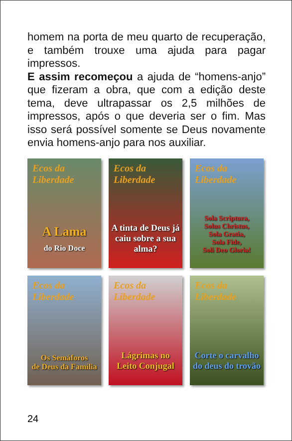homem na porta de meu quarto de recuperação, e também trouxe uma ajuda para pagar impressos.
E assim recomeçou a ajuda de “homens-anjo” que fizeram a obra, que com a edição deste tema, deve ultrapassar os 2,5 milhões de impressos, após o que deveria ser o fim. Mas isso será possível somente se Deus novamente envia homens-anjo para nos auxiliar.
Ecos da Liberdade
A Lama
do Rio Doce
Ecos da Liberdade
A tinta de Deus já caiu sobre a sua alma?
Ecos da Liberdade
Sola Scriptura,
Solus Christus,
Sola Gratia,
Sola Fide,
Soli Deo Gloria!
Ecos da Liberdade
Os Semáforos
de Deus da Família
Ecos da Liberdade
Lágrimas no
Leito Conjugal
Ecos da Liberdade
Corte o carvalho
do deus do trovão
24